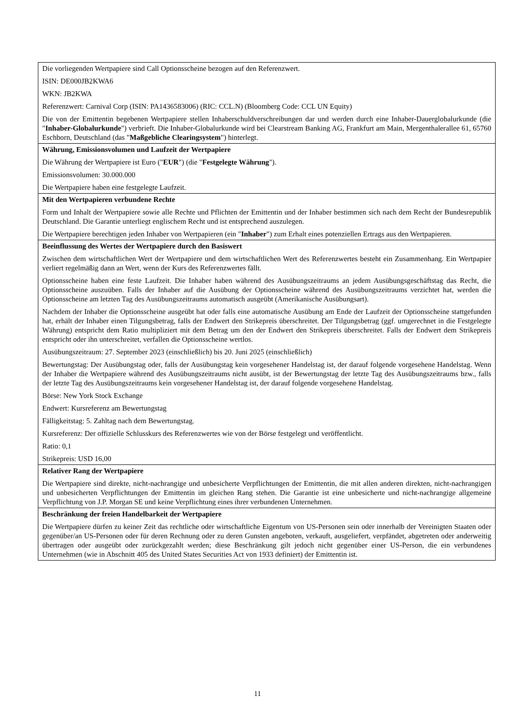| Die vorliegenden Wertpapiere sind Call Optionsscheine bezogen auf den Referenzwert. ISIN: DE000JB2KWA6 WKN: JB2KWA Referenzwert: Carnival Corp (ISIN: PA1436583006) (RIC: CCL.N) (Bloomberg Code: CCL UN Equity) Die von der Emittentin begebenen Wertpapiere stellen Inhaberschuldverschreibungen dar und werden durch eine Inhaber-Dauerglobalurkunde (die " Inhaber-Globalurkunde ") verbrieft. Die Inhaber-Globalurkunde wird bei Clearstream Banking AG, Frankfurt am Main, Mergenthalerallee 61, 65760 Eschborn, Deutschland (das " Maßgebliche Clearingsystem ") hinterlegt. |
| Währung, Emissionsvolumen und Laufzeit der Wertpapiere Die Währung der Wertpapiere ist Euro (" EUR ") (die " Festgelegte Währung "). Emissionsvolumen: 30.000.000 Die Wertpapiere haben eine festgelegte Laufzeit. |
| Mit den Wertpapieren verbundene Rechte Form und Inhalt der Wertpapiere sowie alle Rechte und Pflichten der Emittentin und der Inhaber bestimmen sich nach dem Recht der Bundesrepublik Deutschland. Die Garantie unterliegt englischem Recht und ist entsprechend auszulegen. Die Wertpapiere berechtigen jeden Inhaber von Wertpapieren (ein " Inhaber ") zum Erhalt eines potenziellen Ertrags aus den Wertpapieren. |
| Beeinflussung des Wertes der Wertpapiere durch den Basiswert Zwischen dem wirtschaftlichen Wert der Wertpapiere und dem wirtschaftlichen Wert des Referenzwertes besteht ein Zusammenhang. Ein Wertpapier verliert regelmäßig dann an Wert, wenn der Kurs des Referenzwertes fällt. Optionsscheine haben eine feste Laufzeit. Die Inhaber haben während des Ausübungszeitraums an jedem Ausübungsgeschäftstag das Recht, die Optionsscheine auszuüben. Falls der Inhaber auf die Ausübung der Optionsscheine während des Ausübungszeitraums verzichtet hat, werden die Optionsscheine am letzten Tag des Ausübungszeitraums automatisch ausgeübt (Amerikanische Ausübungsart). Nachdem der Inhaber die Optionsscheine ausgeübt hat oder falls eine automatische Ausübung am Ende der Laufzeit der Optionsscheine stattgefunden hat, erhält der Inhaber einen Tilgungsbetrag, falls der Endwert den Strikepreis überschreitet. Der Tilgungsbetrag (ggf. umgerechnet in die Festgelegte Währung) entspricht dem Ratio multipliziert mit dem Betrag um den der Endwert den Strikepreis überschreitet. Falls der Endwert dem Strikepreis entspricht oder ihn unterschreitet, verfallen die Optionsscheine wertlos. Ausübungszeitraum: 27. September 2023 (einschließlich) bis 20. Juni 2025 (einschließlich) Bewertungstag: Der Ausübungstag oder, falls der Ausübungstag kein vorgesehener Handelstag ist, der darauf folgende vorgesehene Handelstag. Wenn der Inhaber die Wertpapiere während des Ausübungszeitraums nicht ausübt, ist der Bewertungstag der letzte Tag des Ausübungszeitraums bzw., falls der letzte Tag des Ausübungszeitraums kein vorgesehener Handelstag ist, der darauf folgende vorgesehene Handelstag. Börse: New York Stock Exchange Endwert: Kursreferenz am Bewertungstag Fälligkeitstag: 5. Zahltag nach dem Bewertungstag. Kursreferenz: Der offizielle Schlusskurs des Referenzwertes wie von der Börse festgelegt und veröffentlicht. Ratio: 0,1 Strikepreis: USD 16,00 |
| Relativer Rang der Wertpapiere Die Wertpapiere sind direkte, nicht-nachrangige und unbesicherte Verpflichtungen der Emittentin, die mit allen anderen direkten, nicht-nachrangigen und unbesicherten Verpflichtungen der Emittentin im gleichen Rang stehen. Die Garantie ist eine unbesicherte und nicht-nachrangige allgemeine Verpflichtung von J.P. Morgan SE und keine Verpflichtung eines ihrer verbundenen Unternehmen. |
| Beschränkung der freien Handelbarkeit der Wertpapiere Die Wertpapiere dürfen zu keiner Zeit das rechtliche oder wirtschaftliche Eigentum von US-Personen sein oder innerhalb der Vereinigten Staaten oder gegenüber/an US-Personen oder für deren Rechnung oder zu deren Gunsten angeboten, verkauft, ausgeliefert, verpfändet, abgetreten oder anderweitig übertragen oder ausgeübt oder zurückgezahlt werden; diese Beschränkung gilt jedoch nicht gegenüber einer US-Person, die ein verbundenes Unternehmen (wie in Abschnitt 405 des United States Securities Act von 1933 definiert) der Emittentin ist. |
11